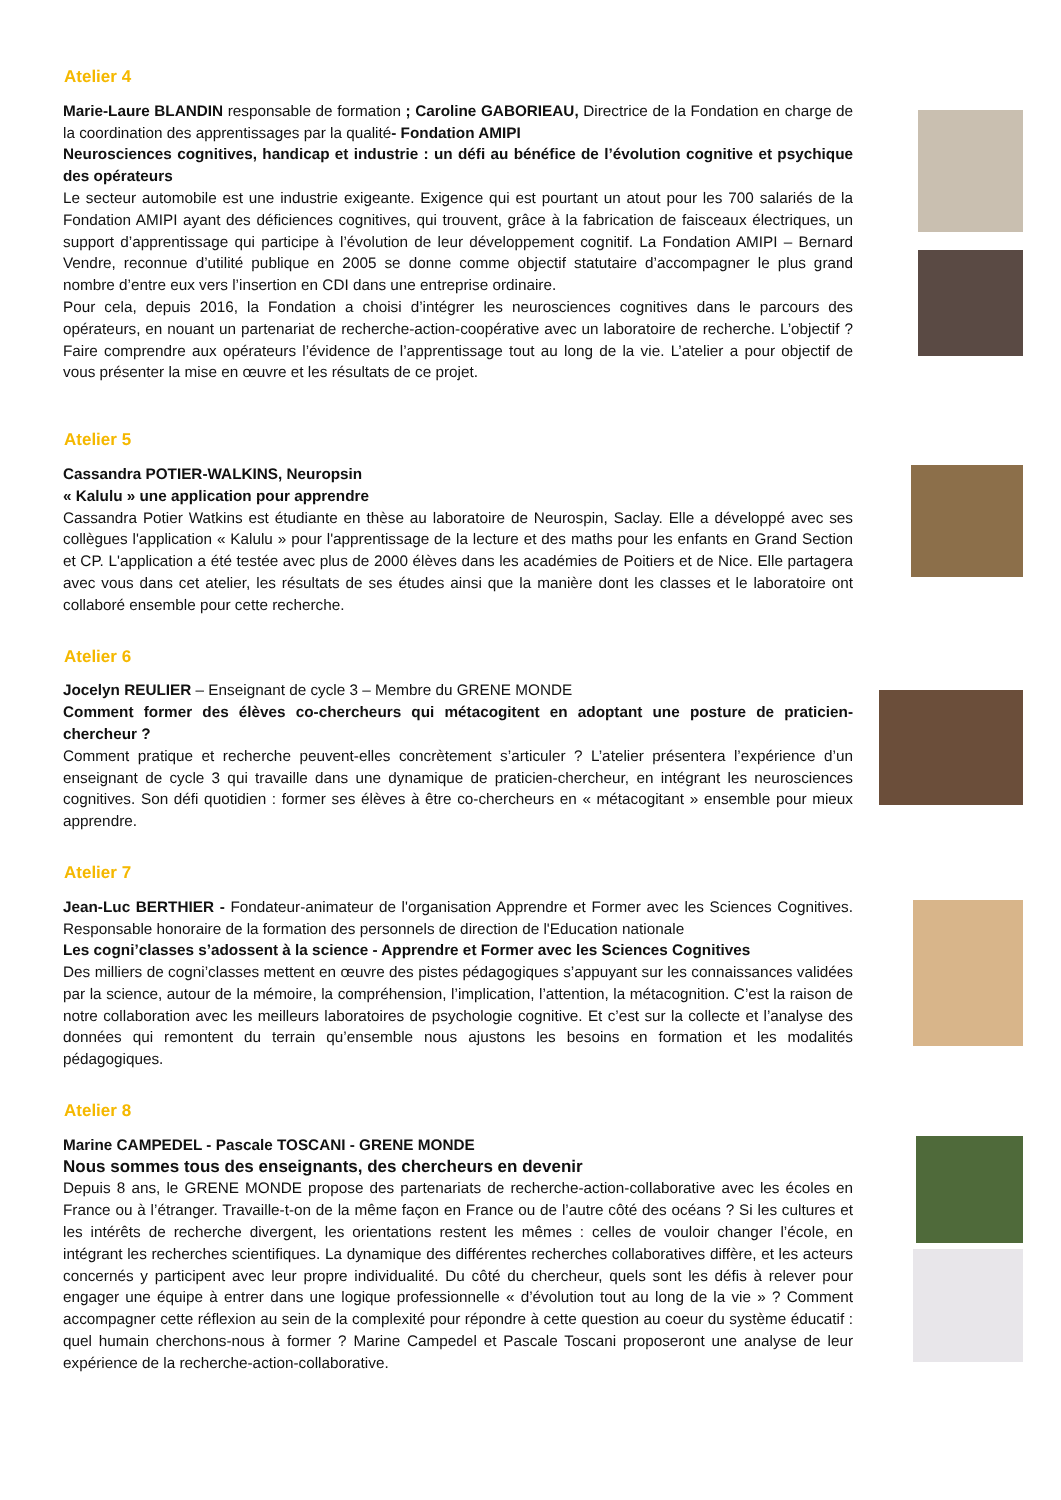Atelier 4
Marie-Laure BLANDIN responsable de formation ; Caroline GABORIEAU, Directrice de la Fondation en charge de la coordination des apprentissages par la qualité- Fondation AMIPI
Neurosciences cognitives, handicap et industrie : un défi au bénéfice de l’évolution cognitive et psychique des opérateurs
Le secteur automobile est une industrie exigeante. Exigence qui est pourtant un atout pour les 700 salariés de la Fondation AMIPI ayant des déficiences cognitives, qui trouvent, grâce à la fabrication de faisceaux électriques, un support d’apprentissage qui participe à l’évolution de leur développement cognitif. La Fondation AMIPI – Bernard Vendre, reconnue d’utilité publique en 2005 se donne comme objectif statutaire d’accompagner le plus grand nombre d’entre eux vers l’insertion en CDI dans une entreprise ordinaire.
Pour cela, depuis 2016, la Fondation a choisi d’intégrer les neurosciences cognitives dans le parcours des opérateurs, en nouant un partenariat de recherche-action-coopérative avec un laboratoire de recherche. L’objectif ? Faire comprendre aux opérateurs l’évidence de l’apprentissage tout au long de la vie. L’atelier a pour objectif de vous présenter la mise en œuvre et les résultats de ce projet.
Atelier 5
Cassandra POTIER-WALKINS, Neuropsin
« Kalulu » une application pour apprendre
Cassandra Potier Watkins est étudiante en thèse au laboratoire de Neurospin, Saclay. Elle a développé avec ses collègues l'application « Kalulu » pour l'apprentissage de la lecture et des maths pour les enfants en Grand Section et CP. L'application a été testée avec plus de 2000 élèves dans les académies de Poitiers et de Nice. Elle partagera avec vous dans cet atelier, les résultats de ses études ainsi que la manière dont les classes et le laboratoire ont collaboré ensemble pour cette recherche.
Atelier 6
Jocelyn REULIER – Enseignant de cycle 3 – Membre du GRENE MONDE
Comment former des élèves co-chercheurs qui métacogitent en adoptant une posture de praticien-chercheur ?
Comment pratique et recherche peuvent-elles concrètement s’articuler ? L’atelier présentera l’expérience d’un enseignant de cycle 3 qui travaille dans une dynamique de praticien-chercheur, en intégrant les neurosciences cognitives. Son défi quotidien : former ses élèves à être co-chercheurs en « métacogitant » ensemble pour mieux apprendre.
Atelier 7
Jean-Luc BERTHIER - Fondateur-animateur de l'organisation Apprendre et Former avec les Sciences Cognitives. Responsable honoraire de la formation des personnels de direction de l'Education nationale
Les cogni’classes s’adossent à la science - Apprendre et Former avec les Sciences Cognitives
Des milliers de cogni’classes mettent en œuvre des pistes pédagogiques s’appuyant sur les connaissances validées par la science, autour de la mémoire, la compréhension, l’implication, l’attention, la métacognition. C’est la raison de notre collaboration avec les meilleurs laboratoires de psychologie cognitive. Et c’est sur la collecte et l’analyse des données qui remontent du terrain qu’ensemble nous ajustons les besoins en formation et les modalités pédagogiques.
Atelier 8
Marine CAMPEDEL - Pascale TOSCANI - GRENE MONDE
Nous sommes tous des enseignants, des chercheurs en devenir
Depuis 8 ans, le GRENE MONDE propose des partenariats de recherche-action-collaborative avec les écoles en France ou à l’étranger. Travaille-t-on de la même façon en France ou de l’autre côté des océans ? Si les cultures et les intérêts de recherche divergent, les orientations restent les mêmes : celles de vouloir changer l’école, en intégrant les recherches scientifiques. La dynamique des différentes recherches collaboratives diffère, et les acteurs concernés y participent avec leur propre individualité. Du côté du chercheur, quels sont les défis à relever pour engager une équipe à entrer dans une logique professionnelle « d’évolution tout au long de la vie » ? Comment accompagner cette réflexion au sein de la complexité pour répondre à cette question au coeur du système éducatif : quel humain cherchons-nous à former ? Marine Campedel et Pascale Toscani proposeront une analyse de leur expérience de la recherche-action-collaborative.